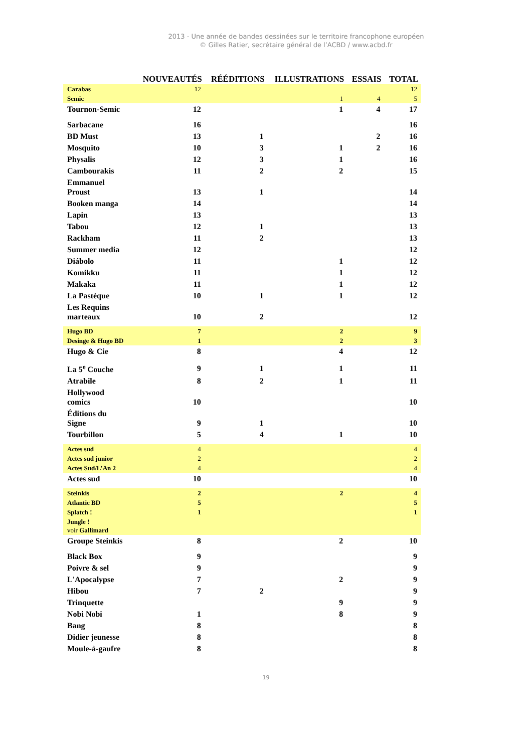2013 - Une année de bandes dessinées sur le territoire francophone européen
© Gilles Ratier, secrétaire général de l’ACBD / www.acbd.fr
| | NOUVEAUTÉS | RÉÉDITIONS | ILLUSTRATIONS | ESSAIS | TOTAL |
| --- | --- | --- | --- | --- | --- |
| Carabas | 12 | | | | 12 |
| Semic | | | 1 | 4 | 5 |
| Tournon-Semic | 12 | | 1 | 4 | 17 |
| Sarbacane | 16 | | | | 16 |
| BD Must | 13 | 1 | | 2 | 16 |
| Mosquito | 10 | 3 | 1 | 2 | 16 |
| Physalis | 12 | 3 | 1 | | 16 |
| Cambourakis | 11 | 2 | 2 | | 15 |
| Emmanuel Proust | 13 | 1 | | | 14 |
| Booken manga | 14 | | | | 14 |
| Lapin | 13 | | | | 13 |
| Tabou | 12 | 1 | | | 13 |
| Rackham | 11 | 2 | | | 13 |
| Summer media | 12 | | | | 12 |
| Diábolo | 11 | | 1 | | 12 |
| Komikku | 11 | | 1 | | 12 |
| Makaka | 11 | | 1 | | 12 |
| La Pastèque | 10 | 1 | 1 | | 12 |
| Les Requins marteaux | 10 | 2 | | | 12 |
| Hugo BD | 7 | | 2 | | 9 |
| Desinge & Hugo BD | 1 | | 2 | | 3 |
| Hugo & Cie | 8 | | 4 | | 12 |
| La 5<sup>e</sup> Couche | 9 | 1 | 1 | | 11 |
| Atrabile | 8 | 2 | 1 | | 11 |
| Hollywood comics | 10 | | | | 10 |
| Éditions du Signe | 9 | 1 | | | 10 |
| Tourbillon | 5 | 4 | 1 | | 10 |
| Actes sud | 4 | | | | 4 |
| Actes sud junior | 2 | | | | 2 |
| Actes Sud/L’An 2 | 4 | | | | 4 |
| Actes sud | 10 | | | | 10 |
| Steinkis | 2 | | 2 | | 4 |
| Atlantic BD | 5 | | | | 5 |
| Splatch ! | 1 | | | | 1 |
| Jungle ! voir Gallimard | | | | | |
| Groupe Steinkis | 8 | | 2 | | 10 |
| Black Box | 9 | | | | 9 |
| Poivre & sel | 9 | | | | 9 |
| L'Apocalypse | 7 | | 2 | | 9 |
| Hibou | 7 | 2 | | | 9 |
| Trinquette | | | 9 | | 9 |
| Nobi Nobi | 1 | | 8 | | 9 |
| Bang | 8 | | | | 8 |
| Didier jeunesse | 8 | | | | 8 |
| Moule-à-gaufre | 8 | | | | 8 |
19